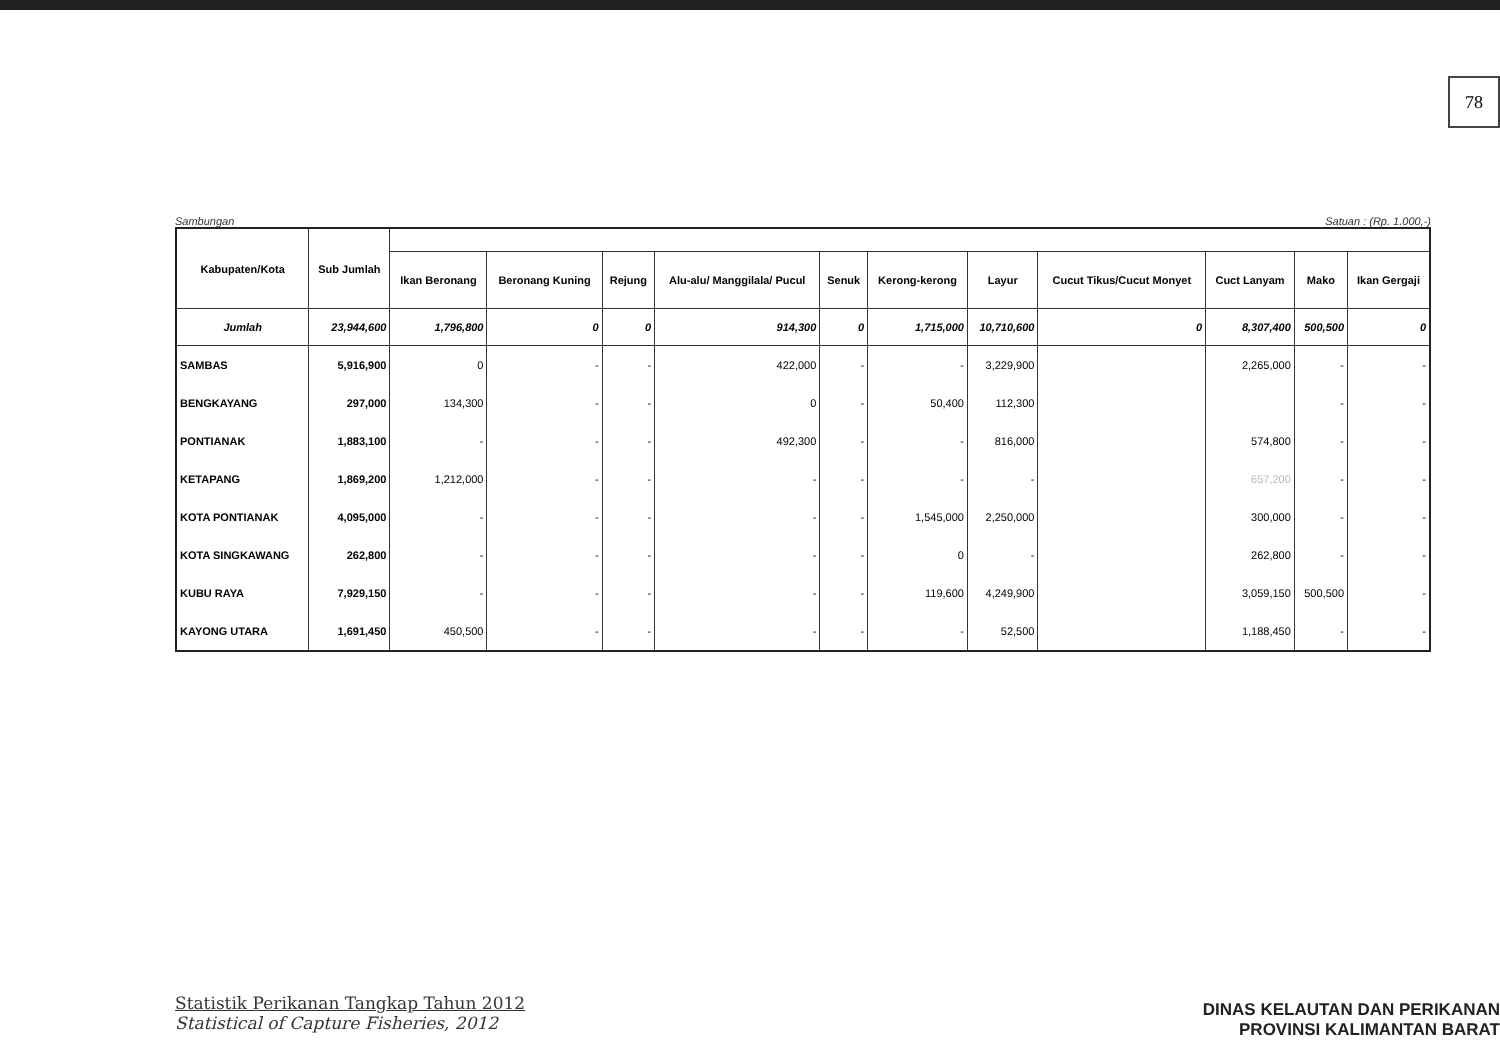78
Sambungan Satuan : (Rp. 1.000,-)
| Kabupaten/Kota | Sub Jumlah | | | | | | | | | | | |
| --- | --- | --- | --- | --- | --- | --- | --- | --- | --- | --- | --- | --- |
| | | Ikan Beronang | Beronang Kuning | Rejung | Alu-alu/ Manggilala/ Pucul | Senuk | Kerong-kerong | Layur | Cucut Tikus/Cucut Monyet | Cuct Lanyam | Mako | Ikan Gergaji |
| Jumlah | 23,944,600 | 1,796,800 | 0 | 0 | 914,300 | 0 | 1,715,000 | 10,710,600 | 0 | 8,307,400 | 500,500 | 0 |
| SAMBAS | 5,916,900 | 0 | - | - | 422,000 | - | - | 3,229,900 | | 2,265,000 | - | - |
| BENGKAYANG | 297,000 | 134,300 | - | - | 0 | - | 50,400 | 112,300 | | | - | - |
| PONTIANAK | 1,883,100 | - | - | - | 492,300 | - | - | 816,000 | | 574,800 | - | - |
| KETAPANG | 1,869,200 | 1,212,000 | - | - | - | - | - | - | | 657,200 | - | - |
| KOTA PONTIANAK | 4,095,000 | - | - | - | - | - | 1,545,000 | 2,250,000 | | 300,000 | - | - |
| KOTA SINGKAWANG | 262,800 | - | - | - | - | - | 0 | - | | 262,800 | - | - |
| KUBU RAYA | 7,929,150 | - | - | - | - | - | 119,600 | 4,249,900 | | 3,059,150 | 500,500 | - |
| KAYONG UTARA | 1,691,450 | 450,500 | - | - | - | - | - | 52,500 | | 1,188,450 | - | - |
Statistik Perikanan Tangkap Tahun 2012
Statistical of Capture Fisheries, 2012
DINAS KELAUTAN DAN PERIKANAN
PROVINSI KALIMANTAN BARAT